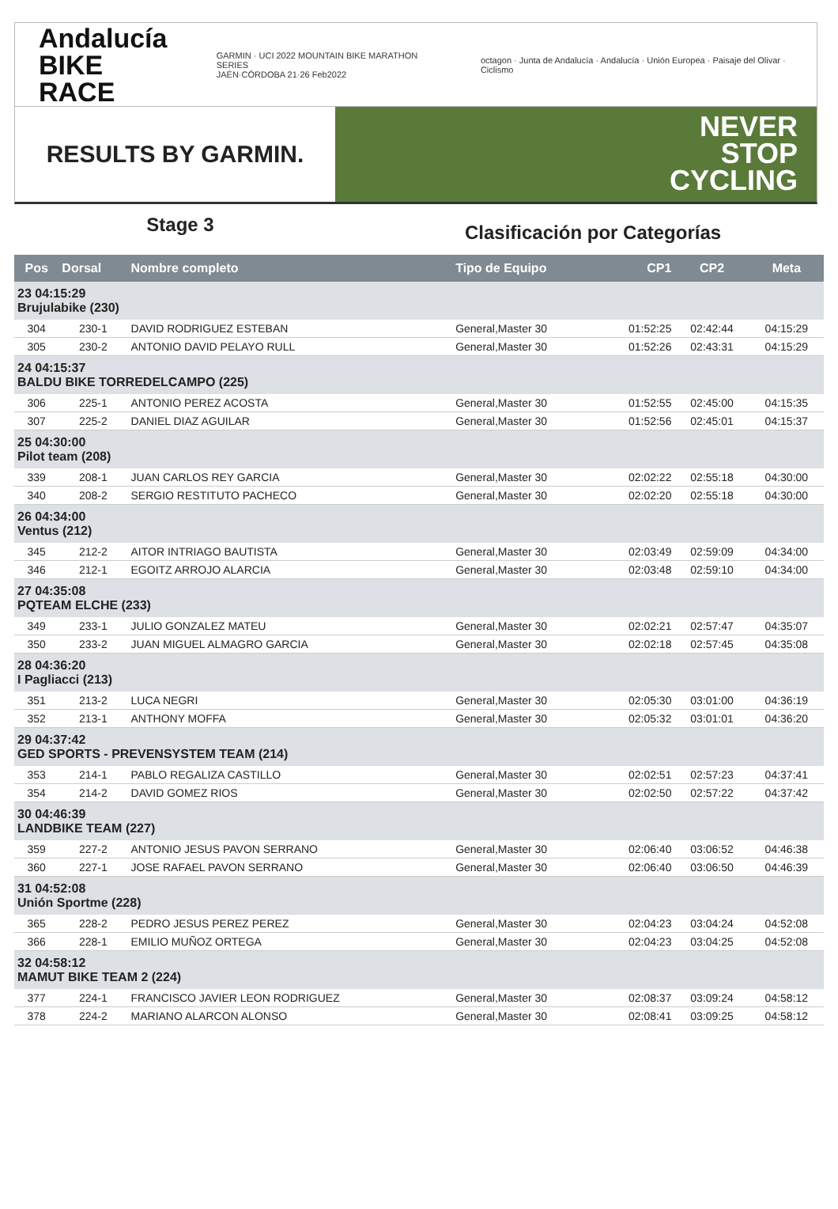Andalucía
BIKE RACE
GARMIN · UCI 2022 MOUNTAIN BIKE MARATHON SERIES
JAÉN·CÓRDOBA 21·26 Feb2022
octagon · Junta de Andalucía · Andalucía · Unión Europea · Paisaje del Olivar · Ciclismo
RESULTS BY GARMIN.
NEVER
STOP
CYCLING
Stage 3
Clasificación por Categorías
| Pos | Dorsal | Nombre completo | Tipo de Equipo | CP1 | CP2 | Meta |
| --- | --- | --- | --- | --- | --- | --- |
| 23 04:15:29 Brujulabike (230) | | | | | | |
| 304 | 230-1 | DAVID RODRIGUEZ ESTEBAN | General,Master 30 | 01:52:25 | 02:42:44 | 04:15:29 |
| 305 | 230-2 | ANTONIO DAVID PELAYO RULL | General,Master 30 | 01:52:26 | 02:43:31 | 04:15:29 |
| 24 04:15:37 BALDU BIKE TORREDELCAMPO (225) | | | | | | |
| 306 | 225-1 | ANTONIO PEREZ ACOSTA | General,Master 30 | 01:52:55 | 02:45:00 | 04:15:35 |
| 307 | 225-2 | DANIEL DIAZ AGUILAR | General,Master 30 | 01:52:56 | 02:45:01 | 04:15:37 |
| 25 04:30:00 Pilot team (208) | | | | | | |
| 339 | 208-1 | JUAN CARLOS REY GARCIA | General,Master 30 | 02:02:22 | 02:55:18 | 04:30:00 |
| 340 | 208-2 | SERGIO RESTITUTO PACHECO | General,Master 30 | 02:02:20 | 02:55:18 | 04:30:00 |
| 26 04:34:00 Ventus (212) | | | | | | |
| 345 | 212-2 | AITOR INTRIAGO BAUTISTA | General,Master 30 | 02:03:49 | 02:59:09 | 04:34:00 |
| 346 | 212-1 | EGOITZ ARROJO ALARCIA | General,Master 30 | 02:03:48 | 02:59:10 | 04:34:00 |
| 27 04:35:08 PQTEAM ELCHE (233) | | | | | | |
| 349 | 233-1 | JULIO GONZALEZ MATEU | General,Master 30 | 02:02:21 | 02:57:47 | 04:35:07 |
| 350 | 233-2 | JUAN MIGUEL ALMAGRO GARCIA | General,Master 30 | 02:02:18 | 02:57:45 | 04:35:08 |
| 28 04:36:20 I Pagliacci (213) | | | | | | |
| 351 | 213-2 | LUCA NEGRI | General,Master 30 | 02:05:30 | 03:01:00 | 04:36:19 |
| 352 | 213-1 | ANTHONY MOFFA | General,Master 30 | 02:05:32 | 03:01:01 | 04:36:20 |
| 29 04:37:42 GED SPORTS - PREVENSYSTEM TEAM (214) | | | | | | |
| 353 | 214-1 | PABLO REGALIZA CASTILLO | General,Master 30 | 02:02:51 | 02:57:23 | 04:37:41 |
| 354 | 214-2 | DAVID GOMEZ RIOS | General,Master 30 | 02:02:50 | 02:57:22 | 04:37:42 |
| 30 04:46:39 LANDBIKE TEAM (227) | | | | | | |
| 359 | 227-2 | ANTONIO JESUS PAVON SERRANO | General,Master 30 | 02:06:40 | 03:06:52 | 04:46:38 |
| 360 | 227-1 | JOSE RAFAEL PAVON SERRANO | General,Master 30 | 02:06:40 | 03:06:50 | 04:46:39 |
| 31 04:52:08 Unión Sportme (228) | | | | | | |
| 365 | 228-2 | PEDRO JESUS PEREZ PEREZ | General,Master 30 | 02:04:23 | 03:04:24 | 04:52:08 |
| 366 | 228-1 | EMILIO MUÑOZ ORTEGA | General,Master 30 | 02:04:23 | 03:04:25 | 04:52:08 |
| 32 04:58:12 MAMUT BIKE TEAM 2 (224) | | | | | | |
| 377 | 224-1 | FRANCISCO JAVIER LEON RODRIGUEZ | General,Master 30 | 02:08:37 | 03:09:24 | 04:58:12 |
| 378 | 224-2 | MARIANO ALARCON ALONSO | General,Master 30 | 02:08:41 | 03:09:25 | 04:58:12 |